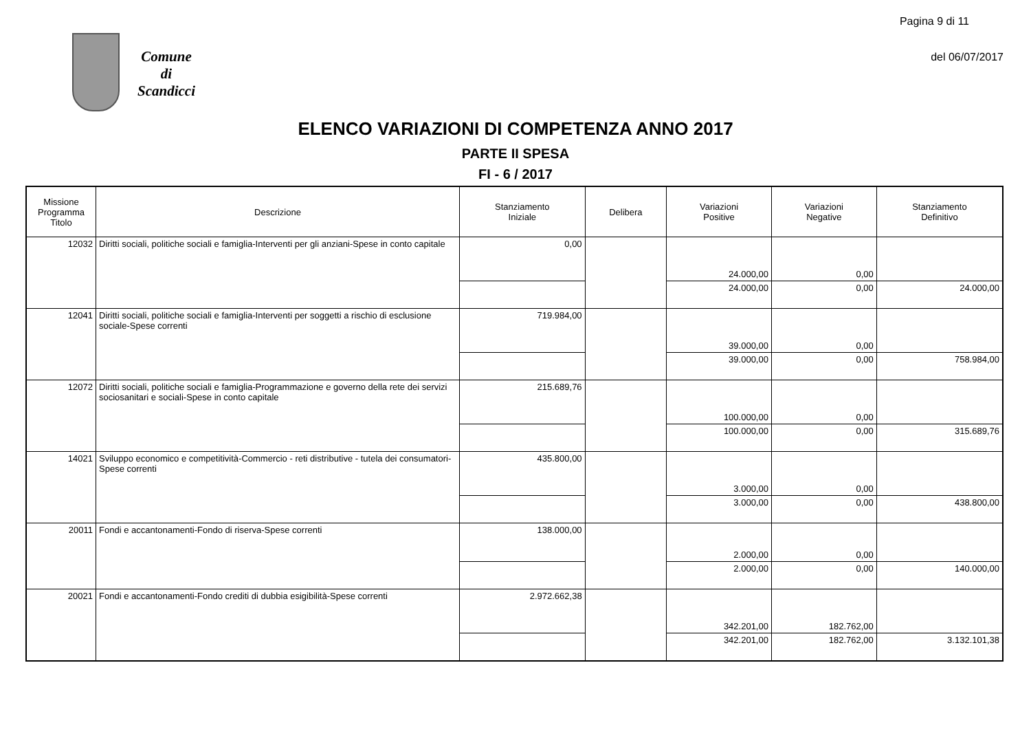Pagina 9 di 11
del 06/07/2017
Comune
di
Scandicci
ELENCO VARIAZIONI DI COMPETENZA ANNO 2017
PARTE II SPESA
FI - 6 / 2017
| Missione Programma Titolo | Descrizione | Stanziamento Iniziale | Delibera | Variazioni Positive | Variazioni Negative | Stanziamento Definitivo |
| --- | --- | --- | --- | --- | --- | --- |
| 12032 | Diritti sociali, politiche sociali e famiglia-Interventi per gli anziani-Spese in conto capitale | 0,00 | | 24.000,00 | 0,00 | |
| | | | | 24.000,00 | 0,00 | 24.000,00 |
| 12041 | Diritti sociali, politiche sociali e famiglia-Interventi per soggetti a rischio di esclusione sociale-Spese correnti | 719.984,00 | | 39.000,00 | 0,00 | |
| | | | | 39.000,00 | 0,00 | 758.984,00 |
| 12072 | Diritti sociali, politiche sociali e famiglia-Programmazione e governo della rete dei servizi sociosanitari e sociali-Spese in conto capitale | 215.689,76 | | 100.000,00 | 0,00 | |
| | | | | 100.000,00 | 0,00 | 315.689,76 |
| 14021 | Sviluppo economico e competitività-Commercio - reti distributive - tutela dei consumatori-Spese correnti | 435.800,00 | | 3.000,00 | 0,00 | |
| | | | | 3.000,00 | 0,00 | 438.800,00 |
| 20011 | Fondi e accantonamenti-Fondo di riserva-Spese correnti | 138.000,00 | | 2.000,00 | 0,00 | |
| | | | | 2.000,00 | 0,00 | 140.000,00 |
| 20021 | Fondi e accantonamenti-Fondo crediti di dubbia esigibilità-Spese correnti | 2.972.662,38 | | 342.201,00 | 182.762,00 | |
| | | | | 342.201,00 | 182.762,00 | 3.132.101,38 |